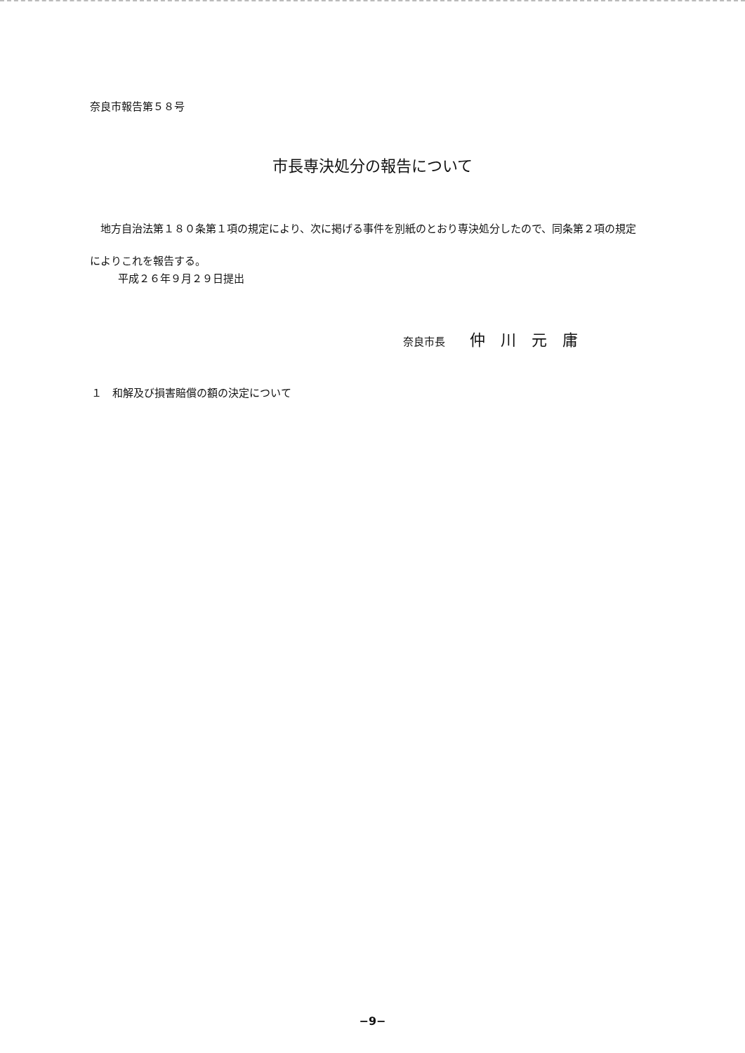奈良市報告第５８号
市長専決処分の報告について
　地方自治法第１８０条第１項の規定により、次に掲げる事件を別紙のとおり専決処分したので、同条第２項の規定によりこれを報告する。
平成２６年９月２９日提出
奈良市長 仲川元庸
１　和解及び損害賠償の額の決定について
−9−